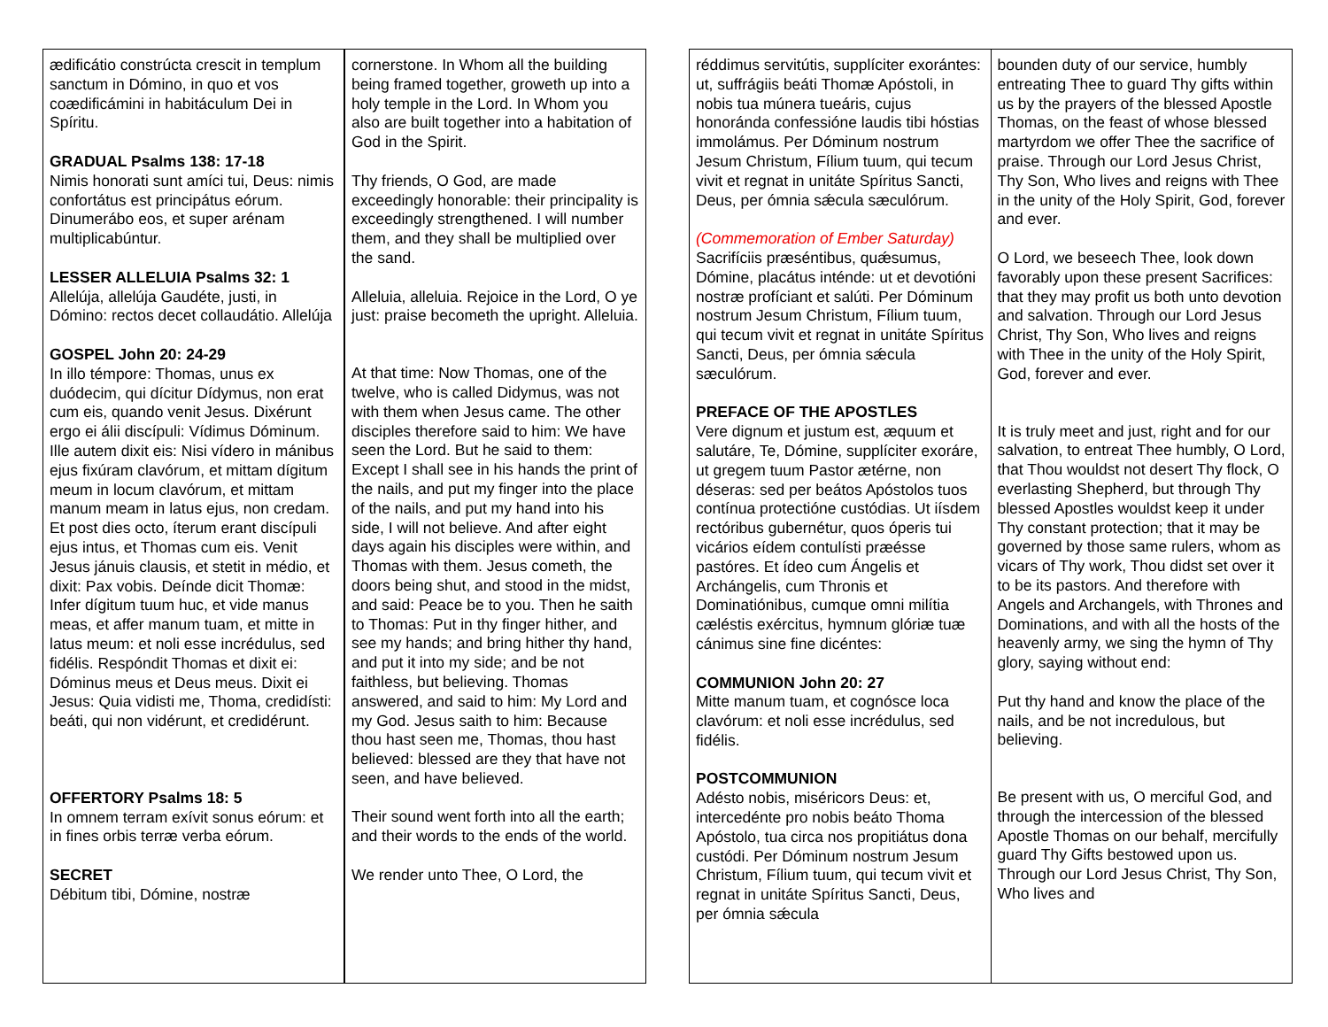| ædificátio constrúcta crescit in templum sanctum in Dómino, in quo et vos coædificámini in habitáculum Dei in Spíritu. GRADUAL Psalms 138: 17-18 Nimis honorati sunt amíci tui, Deus: nimis confortátus est principátus eórum. Dinumerábo eos, et super arénam multiplicabúntur. LESSER ALLELUIA Psalms 32: 1 Allelúja, allelúja Gaudéte, justi, in Dómino: rectos decet collaudátio. Allelúja GOSPEL John 20: 24-29 In illo témpore: Thomas, unus ex duódecim, qui dícitur Dídymus, non erat cum eis, quando venit Jesus. Dixérunt ergo ei álii discípuli: Vídimus Dóminum. Ille autem dixit eis: Nisi vídero in mánibus ejus fixúram clavórum, et mittam dígitum meum in locum clavórum, et mittam manum meam in latus ejus, non credam. Et post dies octo, íterum erant discípuli ejus intus, et Thomas cum eis. Venit Jesus jánuis clausis, et stetit in médio, et dixit: Pax vobis. Deínde dicit Thomæ: Infer dígitum tuum huc, et vide manus meas, et affer manum tuam, et mitte in latus meum: et noli esse incrédulus, sed fidélis. Respóndit Thomas et dixit ei: Dóminus meus et Deus meus. Dixit ei Jesus: Quia vidisti me, Thoma, credidísti: beáti, qui non vidérunt, et credidérunt. OFFERTORY Psalms 18: 5 In omnem terram exívit sonus eórum: et in fines orbis terræ verba eórum. SECRET Débitum tibi, Dómine, nostræ | cornerstone. In Whom all the building being framed together, groweth up into a holy temple in the Lord. In Whom you also are built together into a habitation of God in the Spirit. Thy friends, O God, are made exceedingly honorable: their principality is exceedingly strengthened. I will number them, and they shall be multiplied over the sand. Alleluia, alleluia. Rejoice in the Lord, O ye just: praise becometh the upright. Alleluia. At that time: Now Thomas, one of the twelve, who is called Didymus, was not with them when Jesus came. The other disciples therefore said to him: We have seen the Lord. But he said to them: Except I shall see in his hands the print of the nails, and put my finger into the place of the nails, and put my hand into his side, I will not believe. And after eight days again his disciples were within, and Thomas with them. Jesus cometh, the doors being shut, and stood in the midst, and said: Peace be to you. Then he saith to Thomas: Put in thy finger hither, and see my hands; and bring hither thy hand, and put it into my side; and be not faithless, but believing. Thomas answered, and said to him: My Lord and my God. Jesus saith to him: Because thou hast seen me, Thomas, thou hast believed: blessed are they that have not seen, and have believed. Their sound went forth into all the earth; and their words to the ends of the world. We render unto Thee, O Lord, the |
| réddimus servitútis, supplíciter exorántes: ut, suffrágiis beáti Thomæ Apóstoli, in nobis tua múnera tueáris, cujus honoránda confessióne laudis tibi hóstias immolámus. Per Dóminum nostrum Jesum Christum, Fílium tuum, qui tecum vivit et regnat in unitáte Spíritus Sancti, Deus, per ómnia sǽcula sæculórum. (Commemoration of Ember Saturday) Sacrifíciis præséntibus, quǽsumus, Dómine, placátus inténde: ut et devotióni nostræ profíciant et salúti. Per Dóminum nostrum Jesum Christum, Fílium tuum, qui tecum vivit et regnat in unitáte Spíritus Sancti, Deus, per ómnia sǽcula sæculórum. PREFACE OF THE APOSTLES Vere dignum et justum est, æquum et salutáre, Te, Dómine, supplíciter exoráre, ut gregem tuum Pastor ætérne, non déseras: sed per beátos Apóstolos tuos contínua protectióne custódias. Ut iísdem rectóribus gubernétur, quos óperis tui vicários eídem contulísti præésse pastóres. Et ídeo cum Ángelis et Archángelis, cum Thronis et Dominatiónibus, cumque omni milítia cæléstis exércitus, hymnum glóriæ tuæ cánimus sine fine dicéntes: COMMUNION John 20: 27 Mitte manum tuam, et cognósce loca clavórum: et noli esse incrédulus, sed fidélis. POSTCOMMUNION Adésto nobis, miséricors Deus: et, intercedénte pro nobis beáto Thoma Apóstolo, tua circa nos propitiátus dona custódi. Per Dóminum nostrum Jesum Christum, Fílium tuum, qui tecum vivit et regnat in unitáte Spíritus Sancti, Deus, per ómnia sǽcula | bounden duty of our service, humbly entreating Thee to guard Thy gifts within us by the prayers of the blessed Apostle Thomas, on the feast of whose blessed martyrdom we offer Thee the sacrifice of praise. Through our Lord Jesus Christ, Thy Son, Who lives and reigns with Thee in the unity of the Holy Spirit, God, forever and ever. O Lord, we beseech Thee, look down favorably upon these present Sacrifices: that they may profit us both unto devotion and salvation. Through our Lord Jesus Christ, Thy Son, Who lives and reigns with Thee in the unity of the Holy Spirit, God, forever and ever. It is truly meet and just, right and for our salvation, to entreat Thee humbly, O Lord, that Thou wouldst not desert Thy flock, O everlasting Shepherd, but through Thy blessed Apostles wouldst keep it under Thy constant protection; that it may be governed by those same rulers, whom as vicars of Thy work, Thou didst set over it to be its pastors. And therefore with Angels and Archangels, with Thrones and Dominations, and with all the hosts of the heavenly army, we sing the hymn of Thy glory, saying without end: Put thy hand and know the place of the nails, and be not incredulous, but believing. Be present with us, O merciful God, and through the intercession of the blessed Apostle Thomas on our behalf, mercifully guard Thy Gifts bestowed upon us. Through our Lord Jesus Christ, Thy Son, Who lives and |